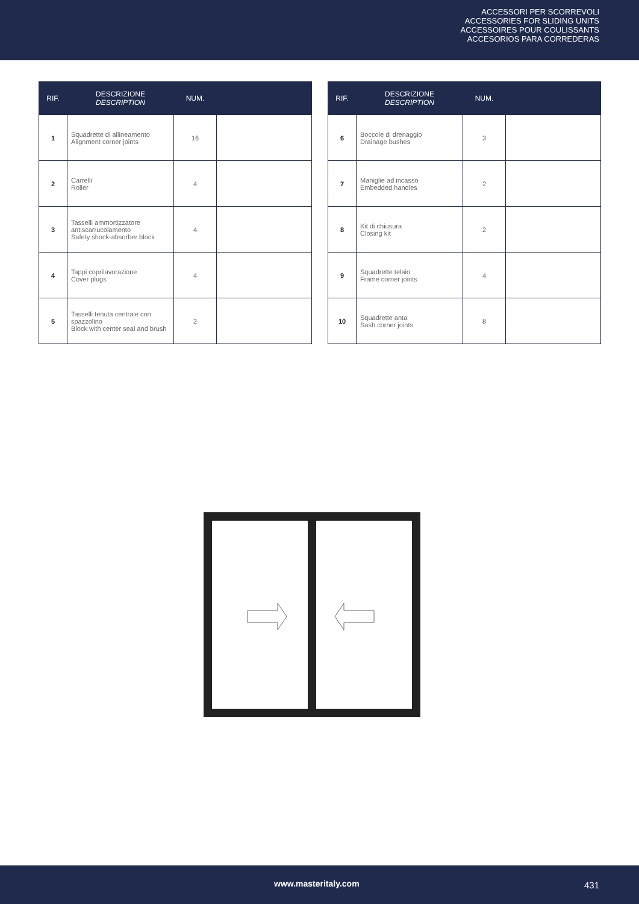ACCESSORI PER SCORREVOLI
ACCESSORIES FOR SLIDING UNITS
ACCESSOIRES POUR COULISSANTS
ACCESORIOS PARA CORREDERAS
| RIF. | DESCRIZIONE DESCRIPTION | NUM. | |
| --- | --- | --- | --- |
| 1 | Squadrette di allineamento Alignment corner joints | 16 | |
| 2 | Carrelli Roller | 4 | |
| 3 | Tasselli ammortizzatore antiscarrucolamento Safety shock-absorber block | 4 | |
| 4 | Tappi coprilavorazione Cover plugs | 4 | |
| 5 | Tasselli tenuta centrale con spazzolino Block with center seal and brush | 2 | |
| RIF. | DESCRIZIONE DESCRIPTION | NUM. | |
| --- | --- | --- | --- |
| 6 | Boccole di drenaggio Drainage bushes | 3 | |
| 7 | Maniglie ad incasso Embedded handles | 2 | |
| 8 | Kit di chiusura Closing kit | 2 | |
| 9 | Squadrette telaio Frame corner joints | 4 | |
| 10 | Squadrette anta Sash corner joints | 8 | |
www.masteritaly.com 431